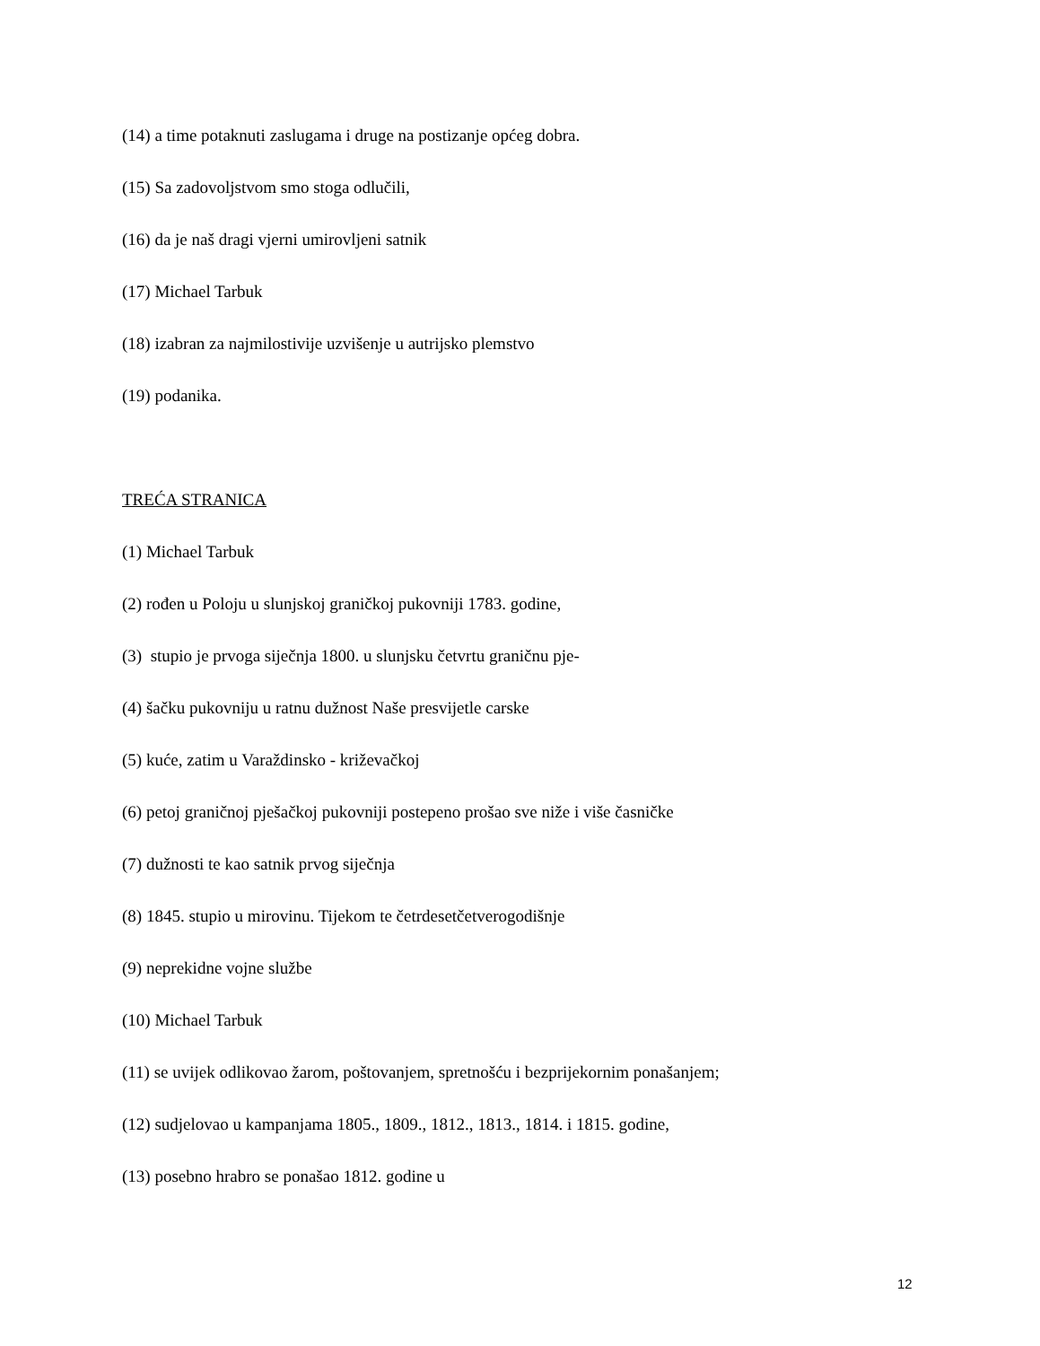(14) a time potaknuti zaslugama i druge na postizanje općeg dobra.
(15) Sa zadovoljstvom smo stoga odlučili,
(16) da je naš dragi vjerni umirovljeni satnik
(17) Michael Tarbuk
(18) izabran za najmilostivije uzvišenje u autrijsko plemstvo
(19) podanika.
TREĆA STRANICA
(1) Michael Tarbuk
(2) rođen u Poloju u slunjskoj graničkoj pukovniji 1783. godine,
(3) stupio je prvoga siječnja 1800. u slunjsku četvrtu graničnu pje-
(4) šačku pukovniju u ratnu dužnost Naše presvijetle carske
(5) kuće, zatim u Varaždinsko - križevačkoj
(6) petoj graničnoj pješačkoj pukovniji postepeno prošao sve niže i više časničke
(7) dužnosti te kao satnik prvog siječnja
(8) 1845. stupio u mirovinu. Tijekom te četrdesetčetverogodišnje
(9) neprekidne vojne službe
(10) Michael Tarbuk
(11) se uvijek odlikovao žarom, poštovanjem, spretnošću i bezprijekornim ponašanjem;
(12) sudjelovao u kampanjama 1805., 1809., 1812., 1813., 1814. i 1815. godine,
(13) posebno hrabro se ponašao 1812. godine u
12